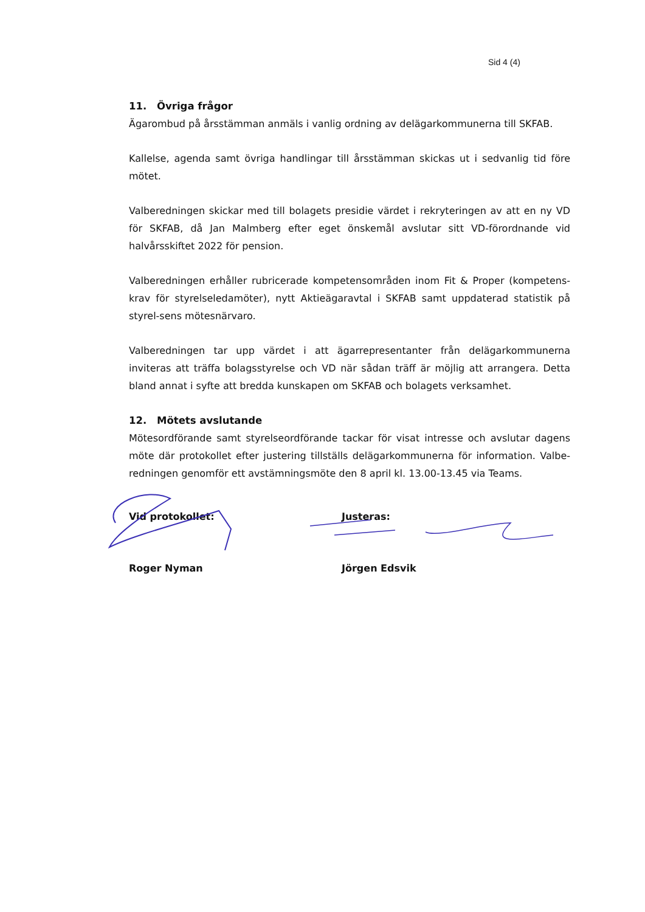Sid 4 (4)
11. Övriga frågor
Ägarombud på årsstämman anmäls i vanlig ordning av delägarkommunerna till SKFAB.
Kallelse, agenda samt övriga handlingar till årsstämman skickas ut i sedvanlig tid före mötet.
Valberedningen skickar med till bolagets presidie värdet i rekryteringen av att en ny VD för SKFAB, då Jan Malmberg efter eget önskemål avslutar sitt VD-förordnande vid halvårsskiftet 2022 för pension.
Valberedningen erhåller rubricerade kompetensområden inom Fit & Proper (kompetens-krav för styrelseledamöter), nytt Aktieägaravtal i SKFAB samt uppdaterad statistik på styrel-sens mötesnärvaro.
Valberedningen tar upp värdet i att ägarrepresentanter från delägarkommunerna inviteras att träffa bolagsstyrelse och VD när sådan träff är möjlig att arrangera. Detta bland annat i syfte att bredda kunskapen om SKFAB och bolagets verksamhet.
12. Mötets avslutande
Mötesordförande samt styrelseordförande tackar för visat intresse och avslutar dagens möte där protokollet efter justering tillställs delägarkommunerna för information. Valbe-redningen genomför ett avstämningsmöte den 8 april kl. 13.00-13.45 via Teams.
Vid protokollet:
Roger Nyman
Justeras:
Jörgen Edsvik